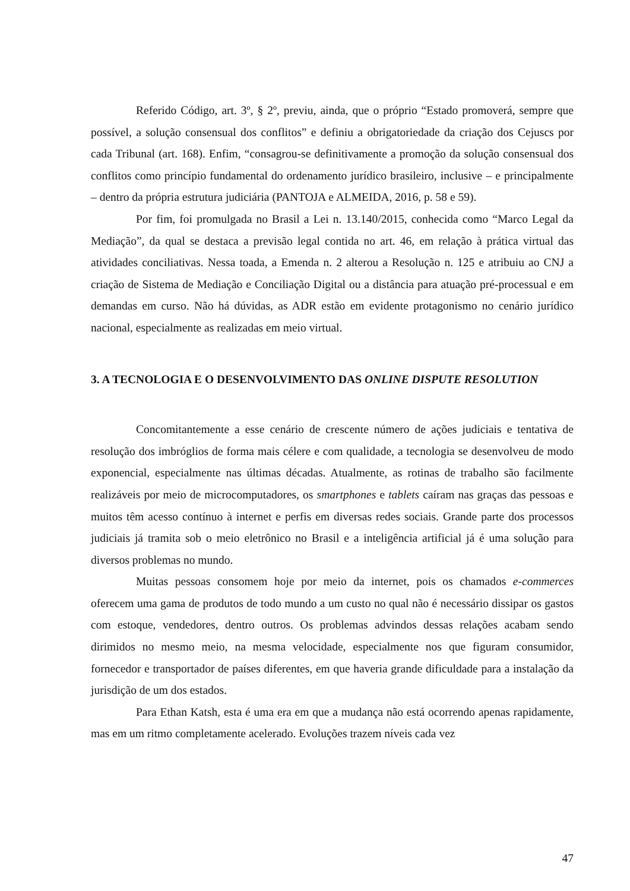Referido Código, art. 3º, § 2º, previu, ainda, que o próprio “Estado promoverá, sempre que possível, a solução consensual dos conflitos” e definiu a obrigatoriedade da criação dos Cejuscs por cada Tribunal (art. 168). Enfim, “consagrou-se definitivamente a promoção da solução consensual dos conflitos como princípio fundamental do ordenamento jurídico brasileiro, inclusive – e principalmente – dentro da própria estrutura judiciária (PANTOJA e ALMEIDA, 2016, p. 58 e 59).
Por fim, foi promulgada no Brasil a Lei n. 13.140/2015, conhecida como “Marco Legal da Mediação”, da qual se destaca a previsão legal contida no art. 46, em relação à prática virtual das atividades conciliativas. Nessa toada, a Emenda n. 2 alterou a Resolução n. 125 e atribuiu ao CNJ a criação de Sistema de Mediação e Conciliação Digital ou a distância para atuação pré-processual e em demandas em curso. Não há dúvidas, as ADR estão em evidente protagonismo no cenário jurídico nacional, especialmente as realizadas em meio virtual.
3. A TECNOLOGIA E O DESENVOLVIMENTO DAS ONLINE DISPUTE RESOLUTION
Concomitantemente a esse cenário de crescente número de ações judiciais e tentativa de resolução dos imbróglios de forma mais célere e com qualidade, a tecnologia se desenvolveu de modo exponencial, especialmente nas últimas décadas. Atualmente, as rotinas de trabalho são facilmente realizáveis por meio de microcomputadores, os smartphones e tablets caíram nas graças das pessoas e muitos têm acesso contínuo à internet e perfis em diversas redes sociais. Grande parte dos processos judiciais já tramita sob o meio eletrônico no Brasil e a inteligência artificial já é uma solução para diversos problemas no mundo.
Muitas pessoas consomem hoje por meio da internet, pois os chamados e-commerces oferecem uma gama de produtos de todo mundo a um custo no qual não é necessário dissipar os gastos com estoque, vendedores, dentro outros. Os problemas advindos dessas relações acabam sendo dirimidos no mesmo meio, na mesma velocidade, especialmente nos que figuram consumidor, fornecedor e transportador de países diferentes, em que haveria grande dificuldade para a instalação da jurisdição de um dos estados.
Para Ethan Katsh, esta é uma era em que a mudança não está ocorrendo apenas rapidamente, mas em um ritmo completamente acelerado. Evoluções trazem níveis cada vez
47